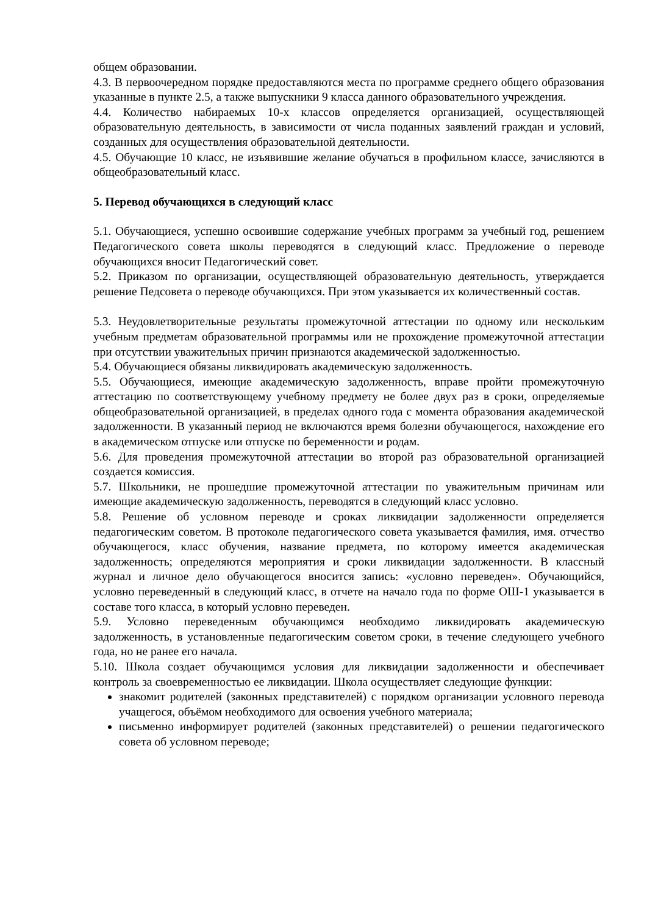общем образовании.
4.3. В первоочередном порядке предоставляются места по программе среднего общего образования указанные в пункте 2.5, а также выпускники 9 класса данного образовательного учреждения.
4.4. Количество набираемых 10-х классов определяется организацией, осуществляющей образовательную деятельность, в зависимости от числа поданных заявлений граждан и условий, созданных для осуществления образовательной деятельности.
4.5. Обучающие 10 класс, не изъявившие желание обучаться в профильном классе, зачисляются в общеобразовательный класс.
5. Перевод обучающихся в следующий класс
5.1. Обучающиеся, успешно освоившие содержание учебных программ за учебный год, решением Педагогического совета школы переводятся в следующий класс. Предложение о переводе обучающихся вносит Педагогический совет.
5.2. Приказом по организации, осуществляющей образовательную деятельность, утверждается решение Педсовета о переводе обучающихся. При этом указывается их количественный состав.
5.3. Неудовлетворительные результаты промежуточной аттестации по одному или нескольким учебным предметам образовательной программы или не прохождение промежуточной аттестации при отсутствии уважительных причин признаются академической задолженностью.
5.4. Обучающиеся обязаны ликвидировать академическую задолженность.
5.5. Обучающиеся, имеющие академическую задолженность, вправе пройти промежуточную аттестацию по соответствующему учебному предмету не более двух раз в сроки, определяемые общеобразовательной организацией, в пределах одного года с момента образования академической задолженности. В указанный период не включаются время болезни обучающегося, нахождение его в академическом отпуске или отпуске по беременности и родам.
5.6. Для проведения промежуточной аттестации во второй раз образовательной организацией создается комиссия.
5.7. Школьники, не прошедшие промежуточной аттестации по уважительным причинам или имеющие академическую задолженность, переводятся в следующий класс условно.
5.8. Решение об условном переводе и сроках ликвидации задолженности определяется педагогическим советом. В протоколе педагогического совета указывается фамилия, имя. отчество обучающегося, класс обучения, название предмета, по которому имеется академическая задолженность; определяются мероприятия и сроки ликвидации задолженности. В классный журнал и личное дело обучающегося вносится запись: «условно переведен». Обучающийся, условно переведенный в следующий класс, в отчете на начало года по форме ОШ-1 указывается в составе того класса, в который условно переведен.
5.9. Условно переведенным обучающимся необходимо ликвидировать академическую задолженность, в установленные педагогическим советом сроки, в течение следующего учебного года, но не ранее его начала.
5.10. Школа создает обучающимся условия для ликвидации задолженности и обеспечивает контроль за своевременностью ее ликвидации. Школа осуществляет следующие функции:
знакомит родителей (законных представителей) с порядком организации условного перевода учащегося, объёмом необходимого для освоения учебного материала;
письменно информирует родителей (законных представителей) о решении педагогического совета об условном переводе;